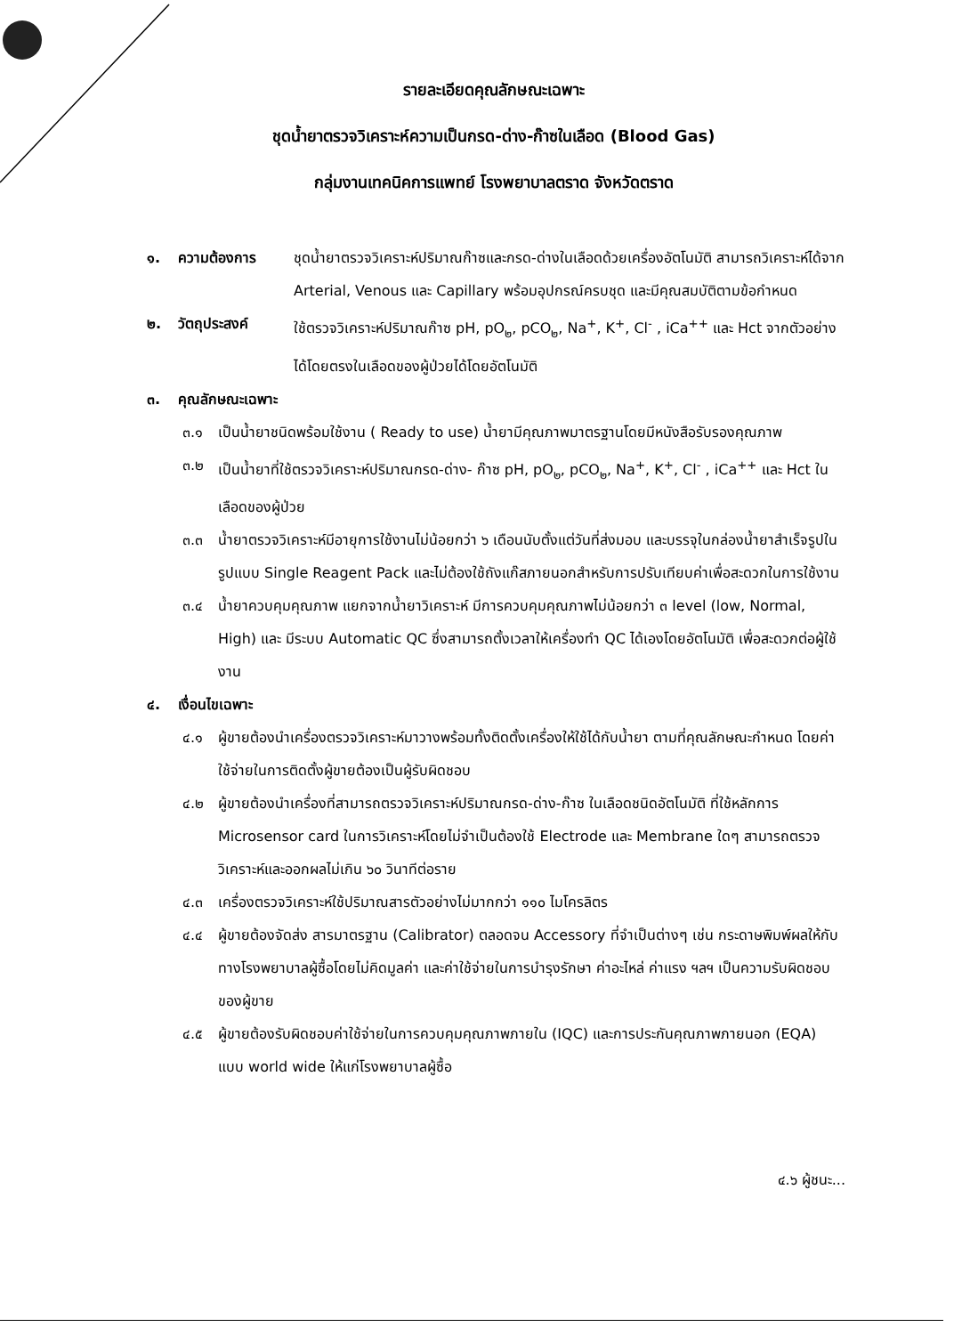รายละเอียดคุณลักษณะเฉพาะ
ชุดน้ำยาตรวจวิเคราะห์ความเป็นกรด-ด่าง-ก๊าซในเลือด (Blood Gas)
กลุ่มงานเทคนิคการแพทย์ โรงพยาบาลตราด จังหวัดตราด
๑. ความต้องการ ชุดน้ำยาตรวจวิเคราะห์ปริมาณก๊าซและกรด-ด่างในเลือดด้วยเครื่องอัตโนมัติ สามารถวิเคราะห์ได้จาก Arterial, Venous และ Capillary พร้อมอุปกรณ์ครบชุด และมีคุณสมบัติตามข้อกำหนด
๒. วัตถุประสงค์ ใช้ตรวจวิเคราะห์ปริมาณก๊าซ pH, pO<sub>๒</sub>, pCO<sub>๒</sub>, Na<sup>+</sup>, K<sup>+</sup>, Cl<sup>-</sup> , iCa<sup>++</sup> และ Hct จากตัวอย่างได้โดยตรงในเลือดของผู้ป่วยได้โดยอัตโนมัติ
๓. คุณลักษณะเฉพาะ
๓.๑ เป็นน้ำยาชนิดพร้อมใช้งาน ( Ready to use) น้ำยามีคุณภาพมาตรฐานโดยมีหนังสือรับรองคุณภาพ
๓.๒ เป็นน้ำยาที่ใช้ตรวจวิเคราะห์ปริมาณกรด-ด่าง- ก๊าซ pH, pO<sub>๒</sub>, pCO<sub>๒</sub>, Na<sup>+</sup>, K<sup>+</sup>, Cl<sup>-</sup> , iCa<sup>++</sup> และ Hct ในเลือดของผู้ป่วย
๓.๓ น้ำยาตรวจวิเคราะห์มีอายุการใช้งานไม่น้อยกว่า ๖ เดือนนับตั้งแต่วันที่ส่งมอบ และบรรจุในกล่องน้ำยาสำเร็จรูปในรูปแบบ Single Reagent Pack และไม่ต้องใช้ถังแก๊สภายนอกสำหรับการปรับเทียบค่าเพื่อสะดวกในการใช้งาน
๓.๔ น้ำยาควบคุมคุณภาพ แยกจากน้ำยาวิเคราะห์ มีการควบคุมคุณภาพไม่น้อยกว่า ๓ level (low, Normal, High) และ มีระบบ Automatic QC ซึ่งสามารถตั้งเวลาให้เครื่องทำ QC ได้เองโดยอัตโนมัติ เพื่อสะดวกต่อผู้ใช้งาน
๔. เงื่อนไขเฉพาะ
๔.๑ ผู้ขายต้องนำเครื่องตรวจวิเคราะห์มาวางพร้อมทั้งติดตั้งเครื่องให้ใช้ได้กับน้ำยา ตามที่คุณลักษณะกำหนด โดยค่าใช้จ่ายในการติดตั้งผู้ขายต้องเป็นผู้รับผิดชอบ
๔.๒ ผู้ขายต้องนำเครื่องที่สามารถตรวจวิเคราะห์ปริมาณกรด-ด่าง-ก๊าซ ในเลือดชนิดอัตโนมัติ ที่ใช้หลักการ Microsensor card ในการวิเคราะห์โดยไม่จำเป็นต้องใช้ Electrode และ Membrane ใดๆ สามารถตรวจวิเคราะห์และออกผลไม่เกิน ๖๐ วินาทีต่อราย
๔.๓ เครื่องตรวจวิเคราะห์ใช้ปริมาณสารตัวอย่างไม่มากกว่า ๑๑๐ ไมโครลิตร
๔.๔ ผู้ขายต้องจัดส่ง สารมาตรฐาน (Calibrator) ตลอดจน Accessory ที่จำเป็นต่างๆ เช่น กระดาษพิมพ์ผลให้กับทางโรงพยาบาลผู้ซื้อโดยไม่คิดมูลค่า และค่าใช้จ่ายในการบำรุงรักษา ค่าอะไหล่ ค่าแรง ฯลฯ เป็นความรับผิดชอบของผู้ขาย
๔.๕ ผู้ขายต้องรับผิดชอบค่าใช้จ่ายในการควบคุมคุณภาพภายใน (IQC) และการประกันคุณภาพภายนอก (EQA) แบบ world wide ให้แก่โรงพยาบาลผู้ซื้อ
๔.๖ ผู้ชนะ...